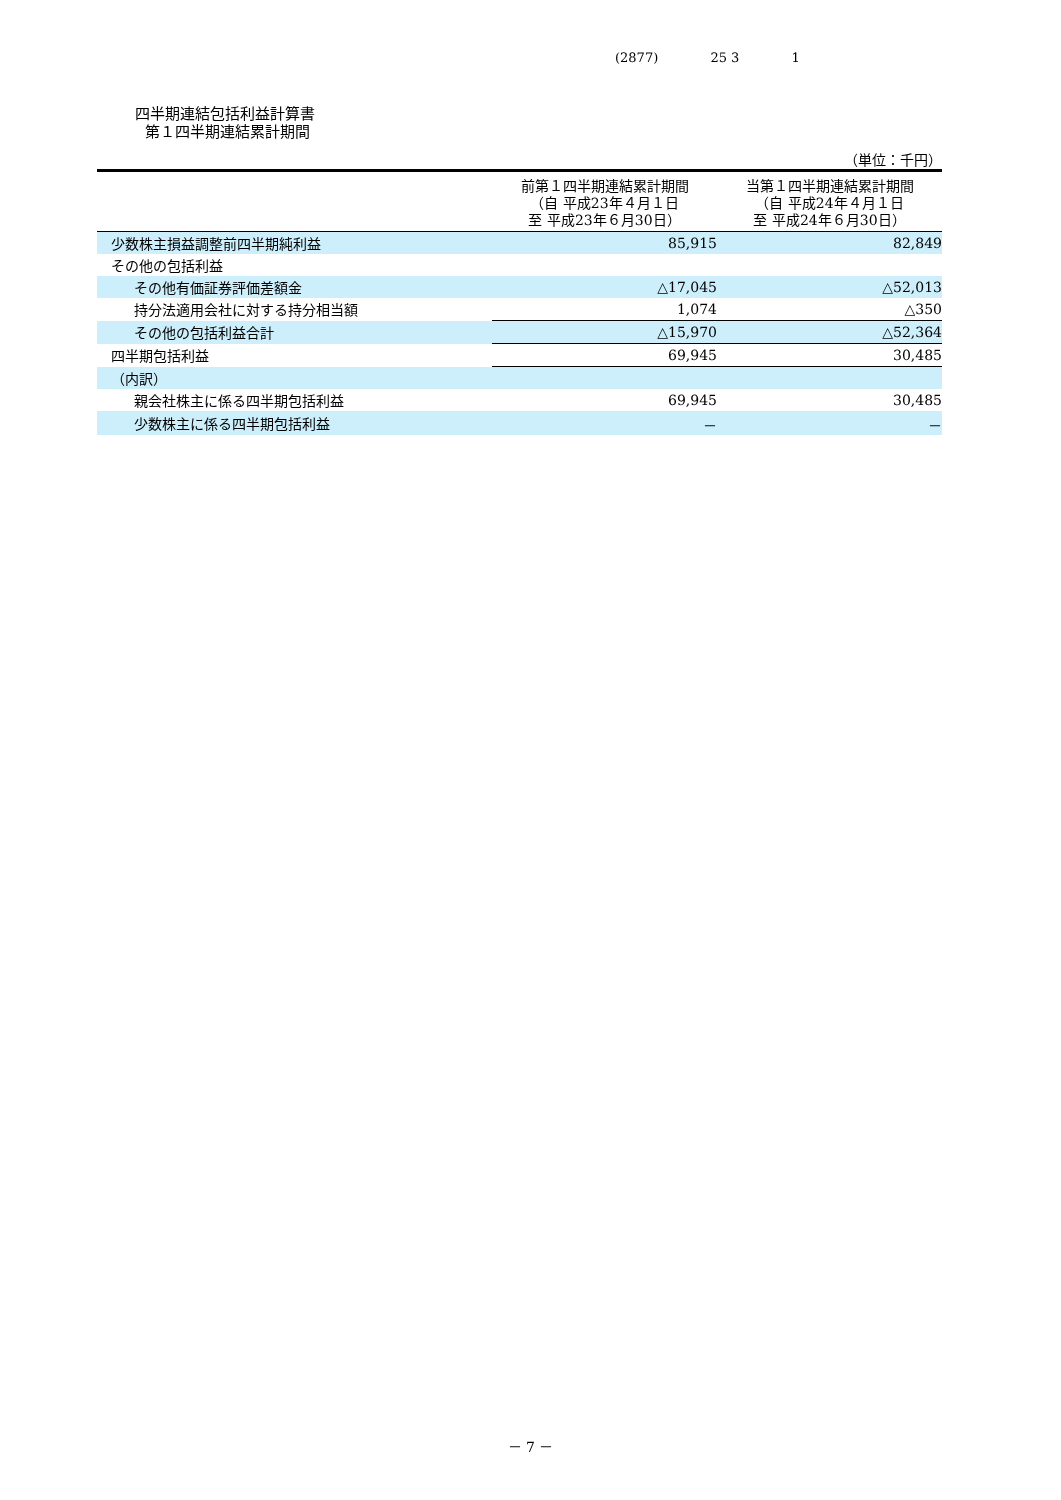(2877) 25 3 1
四半期連結包括利益計算書
第１四半期連結累計期間
（単位：千円）
| | 前第１四半期連結累計期間 （自 平成23年４月１日 至 平成23年６月30日） | 当第１四半期連結累計期間 （自 平成24年４月１日 至 平成24年６月30日） |
| --- | --- | --- |
| 少数株主損益調整前四半期純利益 | 85,915 | 82,849 |
| その他の包括利益 | | |
| その他有価証券評価差額金 | △17,045 | △52,013 |
| 持分法適用会社に対する持分相当額 | 1,074 | △350 |
| その他の包括利益合計 | △15,970 | △52,364 |
| 四半期包括利益 | 69,945 | 30,485 |
| （内訳） | | |
| 親会社株主に係る四半期包括利益 | 69,945 | 30,485 |
| 少数株主に係る四半期包括利益 | － | － |
－ 7 －